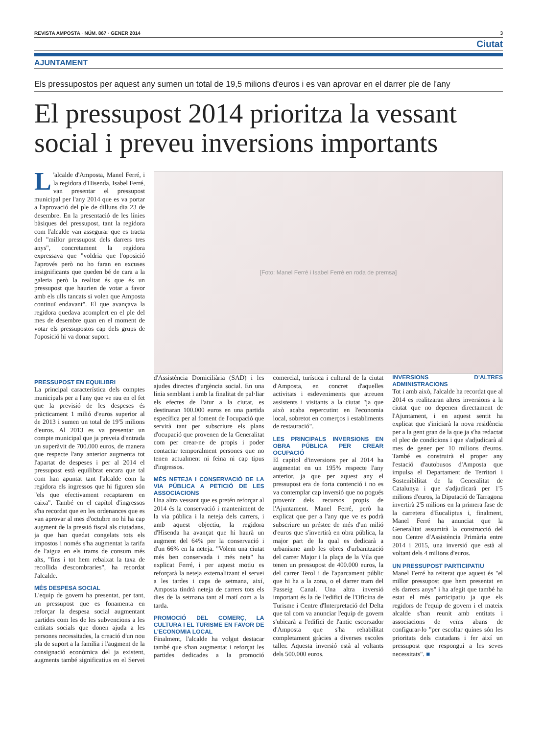REVISTA AMPOSTA · NÚM. 867 · GENER 2014 3
Ciutat
AJUNTAMENT
Els pressupostos per aquest any sumen un total de 19,5 milions d'euros i es van aprovar en el darrer ple de l'any
El pressupost 2014 prioritza la vessant social i preveu inversions importants
L 'alcalde d'Amposta, Manel Ferré, i la regidora d'Hisenda, Isabel Ferré, van presentar el pressupost municipal per l'any 2014 que es va portar a l'aprovació del ple de dilluns dia 23 de desembre. En la presentació de les línies bàsiques del pressupost, tant la regidora com l'alcalde van assegurar que es tracta del "millor pressupost dels darrers tres anys", concretament la regidora expressava que "voldria que l'oposició l'aprovés però no ho faran en excuses insignificants que queden bé de cara a la galeria però la realitat és que és un pressupost que haurien de votar a favor amb els ulls tancats si volen que Amposta continuï endavant". El que avançava la regidora quedava acomplert en el ple del mes de desembre quan en el moment de votar els pressupostos cap dels grups de l'oposició hi va donar suport.
[Foto: Manel Ferré i Isabel Ferré en roda de premsa]
PRESSUPOST EN EQUILIBRI
La principal característica dels comptes municipals per a l'any que ve rau en el fet que la previsió de les despeses és pràcticament 1 milió d'euros superior al de 2013 i sumen un total de 19'5 milions d'euros. Al 2013 es va presentar un compte municipal que ja preveia d'entrada un superàvit de 700.000 euros, de manera que respecte l'any anterior augmenta tot l'apartat de despeses i per al 2014 el pressupost està equilibrat encara que tal com han apuntat tant l'alcalde com la regidora els ingressos que hi figuren són "els que efectivament recaptarem en caixa". També en el capítol d'ingressos s'ha recordat que en les ordenances que es van aprovar al mes d'octubre no hi ha cap augment de la pressió fiscal als ciutadans, ja que han quedat congelats tots els impostos i només s'ha augmentat la tarifa de l'aigua en els trams de consum més alts, "fins i tot hem rebaixat la taxa de recollida d'escombraries", ha recordat l'alcalde.
MÉS DESPESA SOCIAL
L'equip de govern ha presentat, per tant, un pressupost que es fonamenta en reforçar la despesa social augmentant partides com les de les subvencions a les entitats socials que donen ajuda a les persones necessitades, la creació d'un nou pla de suport a la família i l'augment de la consignació econòmica del ja existent, augments també significatius en el Servei d'Assistència Domiciliària (SAD) i les ajudes directes d'urgència social. En una línia semblant i amb la finalitat de pal·liar els efectes de l'atur a la ciutat, es destinaran 100.000 euros en una partida específica per al foment de l'ocupació que servirà tant per subscriure els plans d'ocupació que provenen de la Generalitat com per crear-ne de propis i poder contactar temporalment persones que no tenen actualment ni feina ni cap tipus d'ingressos.
MÉS NETEJA I CONSERVACIÓ DE LA VIA PÚBLICA A PETICIÓ DE LES ASSOCIACIONS
Una altra vessant que es pretén reforçar al 2014 és la conservació i manteniment de la via pública i la neteja dels carrers, i amb aquest objectiu, la regidora d'Hisenda ha avançat que hi haurà un augment del 64% per la conservació i d'un 66% en la neteja. "Volem una ciutat més ben conservada i més neta" ha explicat Ferré, i per aquest motiu es reforçarà la neteja externalitzant el servei a les tardes i caps de setmana, així, Amposta tindrà neteja de carrers tots els dies de la setmana tant al matí com a la tarda.
PROMOCIÓ DEL COMERÇ, LA CULTURA I EL TURISME EN FAVOR DE L'ECONOMIA LOCAL
Finalment, l'alcalde ha volgut destacar també que s'han augmentat i reforçat les partides dedicades a la promoció comercial, turística i cultural de la ciutat d'Amposta, en concret d'aquelles activitats i esdeveniments que atreuen assistents i visitants a la ciutat "ja que això acaba repercutint en l'economia local, sobretot en comerços i establiments de restauració".
LES PRINCIPALS INVERSIONS EN OBRA PÚBLICA PER CREAR OCUPACIÓ
El capítol d'inversions per al 2014 ha augmentat en un 195% respecte l'any anterior, ja que per aquest any el pressupost era de forta contenció i no es va contemplar cap inversió que no pogués provenir dels recursos propis de l'Ajuntament. Manel Ferré, però ha explicat que per a l'any que ve es podrà subscriure un préstec de més d'un milió d'euros que s'invertirà en obra pública, la major part de la qual es dedicarà a urbanisme amb les obres d'urbanització del carrer Major i la plaça de la Vila que tenen un pressupost de 400.000 euros, la del carrer Terol i de l'aparcament públic que hi ha a la zona, o el darrer tram del Passeig Canal. Una altra inversió important és la de l'edifici de l'Oficina de Turisme i Centre d'Interpretació del Delta que tal com va anunciar l'equip de govern s'ubicarà a l'edifici de l'antic escorxador d'Amposta que s'ha rehabilitat completament gràcies a diverses escoles taller. Aquesta inversió està al voltants dels 500.000 euros.
INVERSIONS D'ALTRES ADMINISTRACIONS
Tot i amb això, l'alcalde ha recordat que al 2014 es realitzaran altres inversions a la ciutat que no depenen directament de l'Ajuntament, i en aquest sentit ha explicat que s'iniciarà la nova residència per a la gent gran de la que ja s'ha redactat el plec de condicions i que s'adjudicarà al mes de gener per 10 milions d'euros. També es construirà el proper any l'estació d'autobusos d'Amposta que impulsa el Departament de Territori i Sostenibilitat de la Generalitat de Catalunya i que s'adjudicarà per 1'5 milions d'euros, la Diputació de Tarragona invertirà 2'5 milions en la primera fase de la carretera d'Eucaliptus i, finalment, Manel Ferré ha anunciat que la Generalitat assumirà la construcció del nou Centre d'Assistència Primària entre 2014 i 2015, una inversió que està al voltant dels 4 milions d'euros.
UN PRESSUPOST PARTICIPATIU
Manel Ferré ha reiterat que aquest és "el millor pressupost que hem presentat en els darrers anys" i ha afegit que també ha estat el més participatiu ja que els regidors de l'equip de govern i el mateix alcalde s'han reunit amb entitats i associacions de veïns abans de configurar-lo "per escoltar quines són les prioritats dels ciutadans i fer així un pressupost que respongui a les seves necessitats". ■